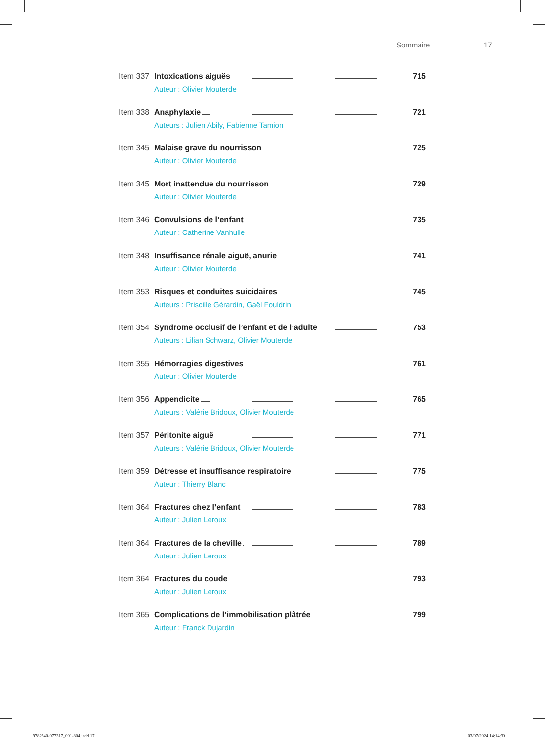Sommaire 17
Item 337
Intoxications aiguës 715
Auteur : Olivier Mouterde
Item 338
Anaphylaxie 721
Auteurs : Julien Abily, Fabienne Tamion
Item 345
Malaise grave du nourrisson 725
Auteur : Olivier Mouterde
Item 345
Mort inattendue du nourrisson 729
Auteur : Olivier Mouterde
Item 346
Convulsions de l’enfant 735
Auteur : Catherine Vanhulle
Item 348
Insuffisance rénale aiguë, anurie 741
Auteur : Olivier Mouterde
Item 353
Risques et conduites suicidaires 745
Auteurs : Priscille Gérardin, Gaël Fouldrin
Item 354
Syndrome occlusif de l’enfant et de l’adulte 753
Auteurs : Lilian Schwarz, Olivier Mouterde
Item 355
Hémorragies digestives 761
Auteur : Olivier Mouterde
Item 356
Appendicite 765
Auteurs : Valérie Bridoux, Olivier Mouterde
Item 357
Péritonite aiguë 771
Auteurs : Valérie Bridoux, Olivier Mouterde
Item 359
Détresse et insuffisance respiratoire 775
Auteur : Thierry Blanc
Item 364
Fractures chez l’enfant 783
Auteur : Julien Leroux
Item 364
Fractures de la cheville 789
Auteur : Julien Leroux
Item 364
Fractures du coude 793
Auteur : Julien Leroux
Item 365
Complications de l’immobilisation plâtrée 799
Auteur : Franck Dujardin
9782340-077317_001-804.indd 17 03/07/2024 14:14:30